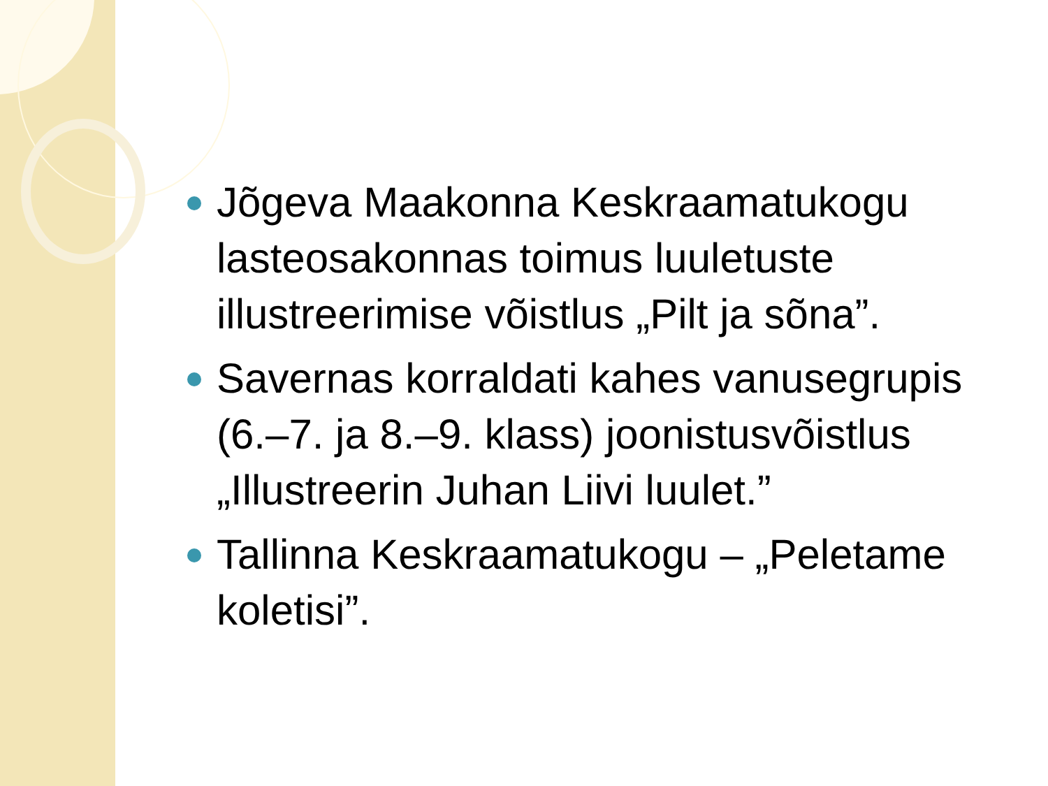Jõgeva Maakonna Keskraamatukogu lasteosakonnas toimus luuletuste illustreerimise võistlus „Pilt ja sõna”.
Savernas korraldati kahes vanusegrupis (6.–7. ja 8.–9. klass) joonistusvõistlus „Illustreerin Juhan Liivi luulet.”
Tallinna Keskraamatukogu – „Peletame koletisi”.